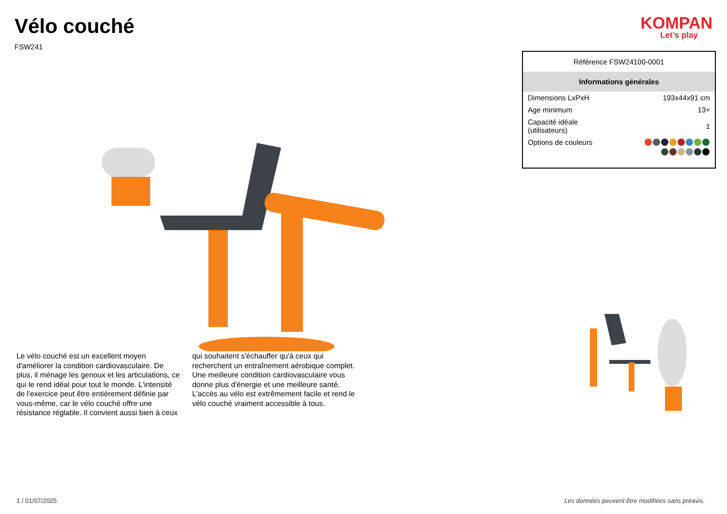Vélo couché
FSW241
KOMPAN
Let’s play
Le vélo couché est un excellent moyen d'améliorer la condition cardiovasculaire. De plus, il ménage les genoux et les articulations, ce qui le rend idéal pour tout le monde. L'intensité de l'exercice peut être entièrement définie par vous-même, car le vélo couché offre une résistance réglable. Il convient aussi bien à ceux qui souhaitent s'échauffer qu'à ceux qui recherchent un entraînement aérobique complet. Une meilleure condition cardiovasculaire vous donne plus d'énergie et une meilleure santé.
L'accès au vélo est extrêmement facile et rend le vélo couché vraiment accessible à tous.
| Référence FSW24100-0001 | |
| Informations générales | |
| Dimensions LxPxH | 193x44x91 cm |
| Age minimum | 13+ |
| Capacité idéale (utilisateurs) | 1 |
| Options de couleurs | |
1 / 01/07/2025 Les données peuvent être modifiées sans préavis.